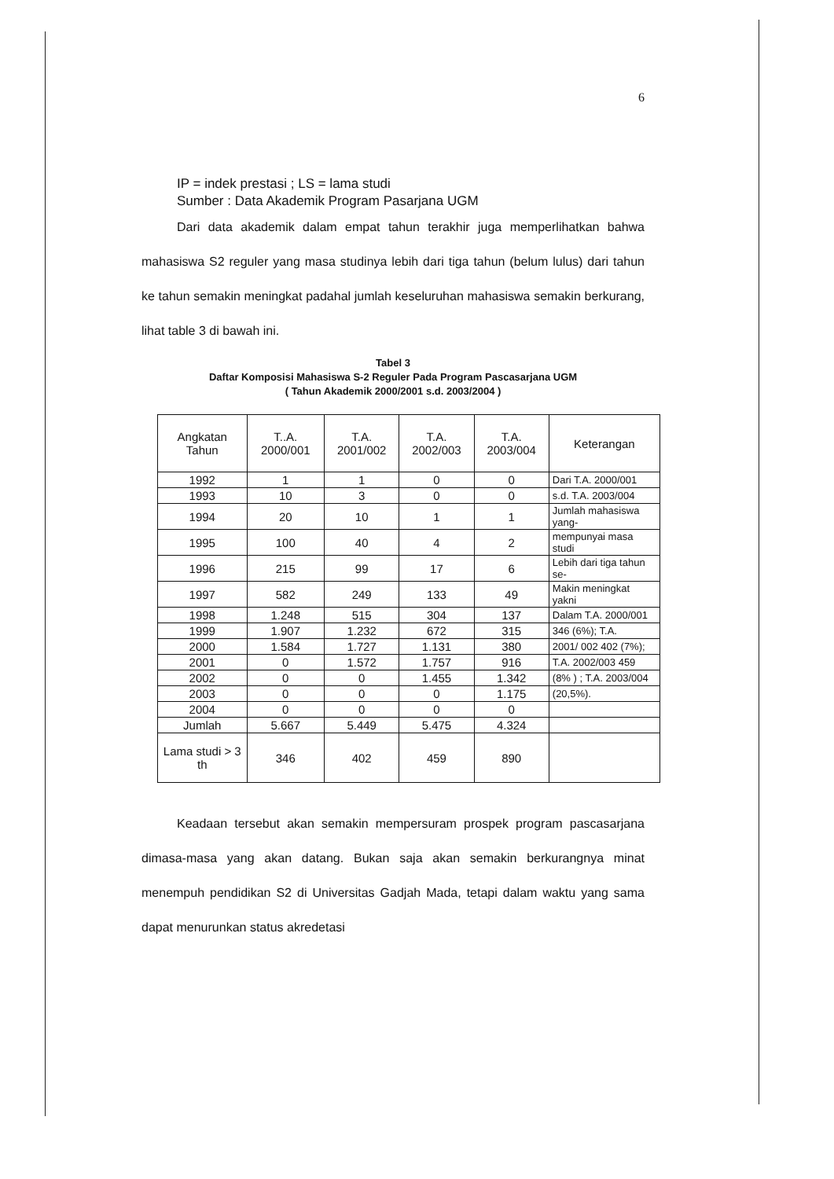6
IP = indek prestasi ; LS = lama studi
Sumber : Data Akademik Program Pasarjana UGM
Dari data akademik dalam empat tahun terakhir juga memperlihatkan bahwa mahasiswa S2 reguler yang masa studinya lebih dari tiga tahun (belum lulus) dari tahun ke tahun semakin meningkat padahal jumlah keseluruhan mahasiswa semakin berkurang, lihat table 3 di bawah ini.
Tabel 3
Daftar Komposisi Mahasiswa S-2 Reguler Pada Program Pascasarjana UGM
( Tahun Akademik 2000/2001 s.d. 2003/2004 )
| Angkatan Tahun | T..A. 2000/001 | T.A. 2001/002 | T.A. 2002/003 | T.A. 2003/004 | Keterangan |
| --- | --- | --- | --- | --- | --- |
| 1992 | 1 | 1 | 0 | 0 | Dari T.A. 2000/001 |
| 1993 | 10 | 3 | 0 | 0 | s.d. T.A. 2003/004 |
| 1994 | 20 | 10 | 1 | 1 | Jumlah mahasiswa yang- |
| 1995 | 100 | 40 | 4 | 2 | mempunyai masa studi |
| 1996 | 215 | 99 | 17 | 6 | Lebih dari tiga tahun se- |
| 1997 | 582 | 249 | 133 | 49 | Makin meningkat yakni |
| 1998 | 1.248 | 515 | 304 | 137 | Dalam T.A. 2000/001 |
| 1999 | 1.907 | 1.232 | 672 | 315 | 346 (6%); T.A. |
| 2000 | 1.584 | 1.727 | 1.131 | 380 | 2001/ 002 402 (7%); |
| 2001 | 0 | 1.572 | 1.757 | 916 | T.A. 2002/003 459 |
| 2002 | 0 | 0 | 1.455 | 1.342 | (8% ) ; T.A. 2003/004 |
| 2003 | 0 | 0 | 0 | 1.175 | (20,5%). |
| 2004 | 0 | 0 | 0 | 0 | |
| Jumlah | 5.667 | 5.449 | 5.475 | 4.324 | |
| Lama studi > 3 th | 346 | 402 | 459 | 890 | |
Keadaan tersebut akan semakin mempersuram prospek program pascasarjana dimasa-masa yang akan datang. Bukan saja akan semakin berkurangnya minat menempuh pendidikan S2 di Universitas Gadjah Mada, tetapi dalam waktu yang sama dapat menurunkan status akredetasi